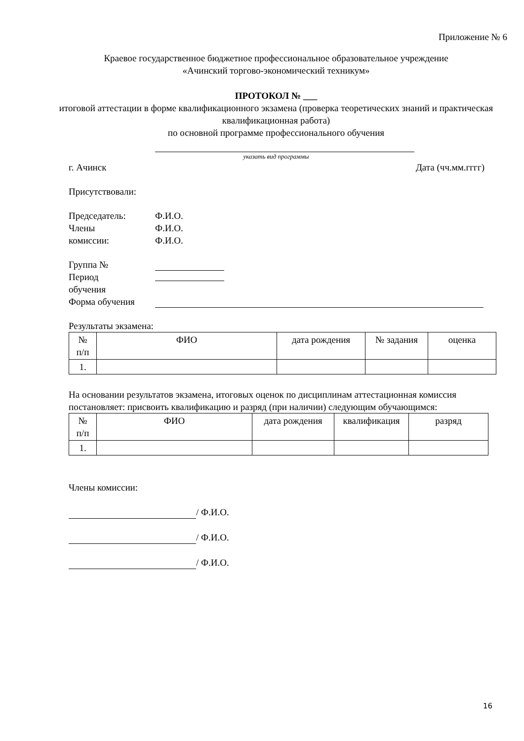Приложение № 6
Краевое государственное бюджетное профессиональное образовательное учреждение
«Ачинский торгово-экономический техникум»
ПРОТОКОЛ № ___
итоговой аттестации в форме квалификационного экзамена (проверка теоретических знаний и практическая квалификационная работа)
по основной программе профессионального обучения
указать вид программы
г. Ачинск Дата (чч.мм.гггг)
Присутствовали:
Председатель: Ф.И.О.
Члены Ф.И.О.
комиссии: Ф.И.О.
Группа №
Период
обучения
Форма обучения
Результаты экзамена:
| № п/п | ФИО | дата рождения | № задания | оценка |
| --- | --- | --- | --- | --- |
| 1. | | | | |
На основании результатов экзамена, итоговых оценок по дисциплинам аттестационная комиссия постановляет: присвоить квалификацию и разряд (при наличии) следующим обучающимся:
| № п/п | ФИО | дата рождения | квалификация | разряд |
| --- | --- | --- | --- | --- |
| 1. | | | | |
Члены комиссии:
/ Ф.И.О.
/ Ф.И.О.
/ Ф.И.О.
16